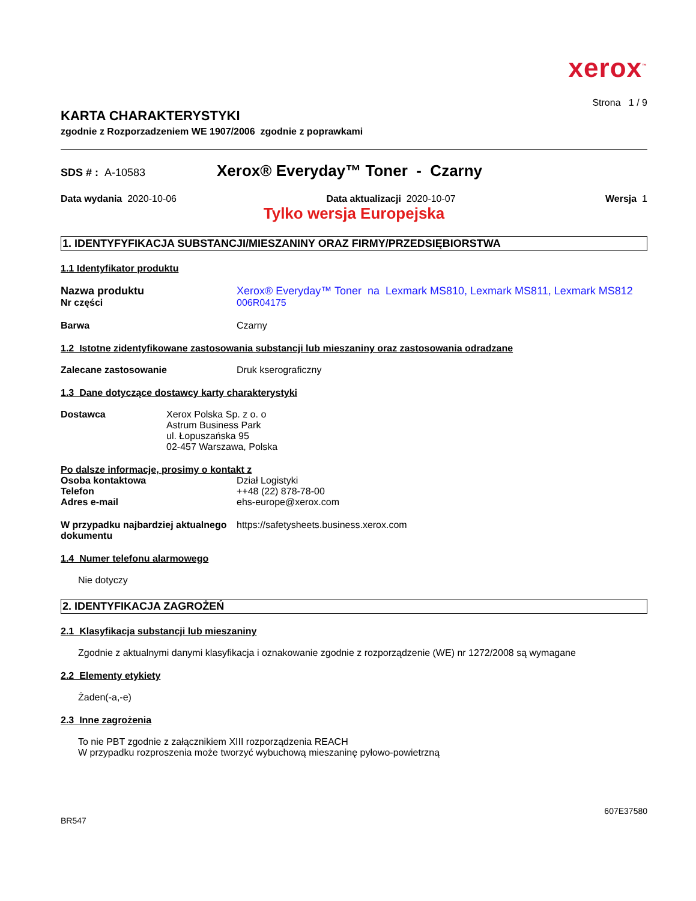xerox<sup>™</sup>
Strona 1 / 9
KARTA CHARAKTERYSTYKI
zgodnie z Rozporzadzeniem WE 1907/2006 zgodnie z poprawkami
SDS # : A-10583
Xerox® Everyday™ Toner - Czarny
Data wydania 2020-10-06 Data aktualizacji 2020-10-07 Wersja 1
Tylko wersja Europejska
1. IDENTYFYFIKACJA SUBSTANCJI/MIESZANINY ORAZ FIRMY/PRZEDSIĘBIORSTWA
1.1 Identyfikator produktu
Nazwa produktu Xerox® Everyday™ Toner na Lexmark MS810, Lexmark MS811, Lexmark MS812
Nr części 006R04175
Barwa Czarny
1.2 Istotne zidentyfikowane zastosowania substancji lub mieszaniny oraz zastosowania odradzane
Zalecane zastosowanie Druk kserograficzny
1.3 Dane dotyczące dostawcy karty charakterystyki
Dostawca Xerox Polska Sp. z o. o
Astrum Business Park
ul. Łopuszańska 95
02-457 Warszawa, Polska
Po dalsze informacje, prosimy o kontakt z
Osoba kontaktowa
Telefon
Adres e-mail
Dział Logistyki
++48 (22) 878-78-00
ehs-europe@xerox.com
W przypadku najbardziej aktualnego dokumentu
https://safetysheets.business.xerox.com
1.4 Numer telefonu alarmowego
Nie dotyczy
2. IDENTYFIKACJA ZAGROŻEŃ
2.1 Klasyfikacja substancji lub mieszaniny
Zgodnie z aktualnymi danymi klasyfikacja i oznakowanie zgodnie z rozporządzenie (WE) nr 1272/2008 są wymagane
2.2 Elementy etykiety
Żaden(-a,-e)
2.3 Inne zagrożenia
To nie PBT zgodnie z załącznikiem XIII rozporządzenia REACH
W przypadku rozproszenia może tworzyć wybuchową mieszaninę pyłowo-powietrzną
607E37580
BR547